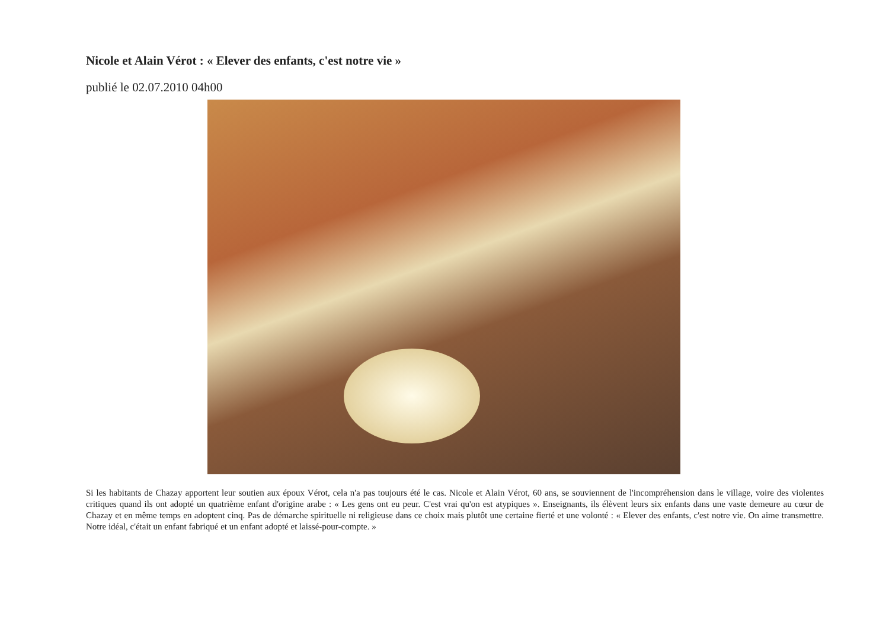Nicole et Alain Vérot : « Elever des enfants, c'est notre vie »
publié le 02.07.2010 04h00
Si les habitants de Chazay apportent leur soutien aux époux Vérot, cela n'a pas toujours été le cas. Nicole et Alain Vérot, 60 ans, se souviennent de l'incompréhension dans le village, voire des violentes critiques quand ils ont adopté un quatrième enfant d'origine arabe : « Les gens ont eu peur. C'est vrai qu'on est atypiques ». Enseignants, ils élèvent leurs six enfants dans une vaste demeure au cœur de Chazay et en même temps en adoptent cinq. Pas de démarche spirituelle ni religieuse dans ce choix mais plutôt une certaine fierté et une volonté : « Elever des enfants, c'est notre vie. On aime transmettre. Notre idéal, c'était un enfant fabriqué et un enfant adopté et laissé-pour-compte. »